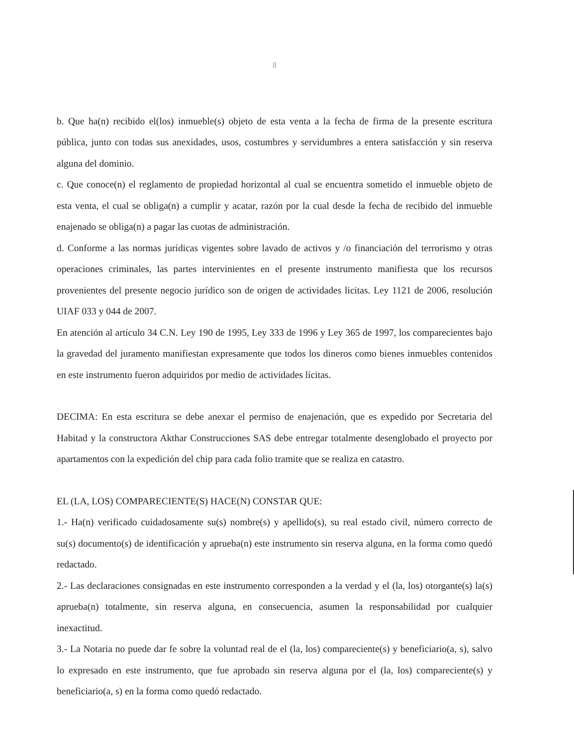8
b. Que ha(n) recibido el(los) inmueble(s) objeto de esta venta a la fecha de firma de la presente escritura pública, junto con todas sus anexidades, usos, costumbres y servidumbres a entera satisfacción y sin reserva alguna del dominio.
c. Que conoce(n) el reglamento de propiedad horizontal al cual se encuentra sometido el inmueble objeto de esta venta, el cual se obliga(n) a cumplir y acatar, razón por la cual desde la fecha de recibido del inmueble enajenado se obliga(n) a pagar las cuotas de administración.
d. Conforme a las normas jurídicas vigentes sobre lavado de activos y /o financiación del terrorismo y otras operaciones criminales, las partes intervinientes en el presente instrumento manifiesta que los recursos provenientes del presente negocio jurídico son de origen de actividades licitas. Ley 1121 de 2006, resolución UIAF 033 y 044 de 2007.
En atención al artículo 34 C.N. Ley 190 de 1995, Ley 333 de 1996 y Ley 365 de 1997, los comparecientes bajo la gravedad del juramento manifiestan expresamente que todos los dineros como bienes inmuebles contenidos en este instrumento fueron adquiridos por medio de actividades lícitas.
DECIMA: En esta escritura se debe anexar el permiso de enajenación, que es expedido por Secretaria del Habitad y la constructora Akthar Construcciones SAS debe entregar totalmente desenglobado el proyecto por apartamentos con la expedición del chip para cada folio tramite que se realiza en catastro.
EL (LA, LOS) COMPARECIENTE(S) HACE(N) CONSTAR QUE:
1.- Ha(n) verificado cuidadosamente su(s) nombre(s) y apellido(s), su real estado civil, número correcto de su(s) documento(s) de identificación y aprueba(n) este instrumento sin reserva alguna, en la forma como quedó redactado.
2.- Las declaraciones consignadas en este instrumento corresponden a la verdad y el (la, los) otorgante(s) la(s) aprueba(n) totalmente, sin reserva alguna, en consecuencia, asumen la responsabilidad por cualquier inexactitud.
3.- La Notaria no puede dar fe sobre la voluntad real de el (la, los) compareciente(s) y beneficiario(a, s), salvo lo expresado en este instrumento, que fue aprobado sin reserva alguna por el (la, los) compareciente(s) y beneficiario(a, s) en la forma como quedó redactado.